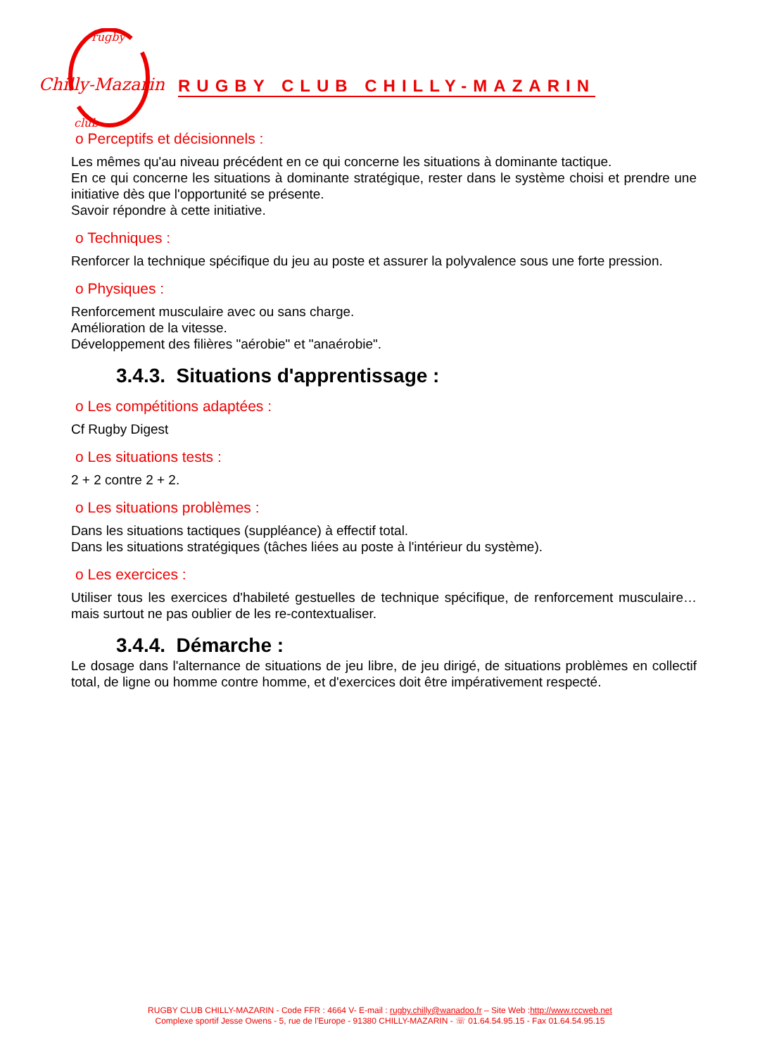Chilly-Mazarin
rugby
club
RUGBY CLUB CHILLY-MAZARIN
o Perceptifs et décisionnels :
Les mêmes qu'au niveau précédent en ce qui concerne les situations à dominante tactique.
En ce qui concerne les situations à dominante stratégique, rester dans le système choisi et prendre une initiative dès que l'opportunité se présente.
Savoir répondre à cette initiative.
o Techniques :
Renforcer la technique spécifique du jeu au poste et assurer la polyvalence sous une forte pression.
o Physiques :
Renforcement musculaire avec ou sans charge.
Amélioration de la vitesse.
Développement des filières "aérobie" et "anaérobie".
3.4.3. Situations d'apprentissage :
o Les compétitions adaptées :
Cf Rugby Digest
o Les situations tests :
2 + 2 contre 2 + 2.
o Les situations problèmes :
Dans les situations tactiques (suppléance) à effectif total.
Dans les situations stratégiques (tâches liées au poste à l'intérieur du système).
o Les exercices :
Utiliser tous les exercices d'habileté gestuelles de technique spécifique, de renforcement musculaire… mais surtout ne pas oublier de les re-contextualiser.
3.4.4. Démarche :
Le dosage dans l'alternance de situations de jeu libre, de jeu dirigé, de situations problèmes en collectif total, de ligne ou homme contre homme, et d'exercices doit être impérativement respecté.
RUGBY CLUB CHILLY-MAZARIN - Code FFR : 4664 V- E-mail : rugby.chilly@wanadoo.fr – Site Web :http://www.rccweb.net
Complexe sportif Jesse Owens - 5, rue de l'Europe - 91380 CHILLY-MAZARIN - ☏ 01.64.54.95.15 - Fax 01.64.54.95.15